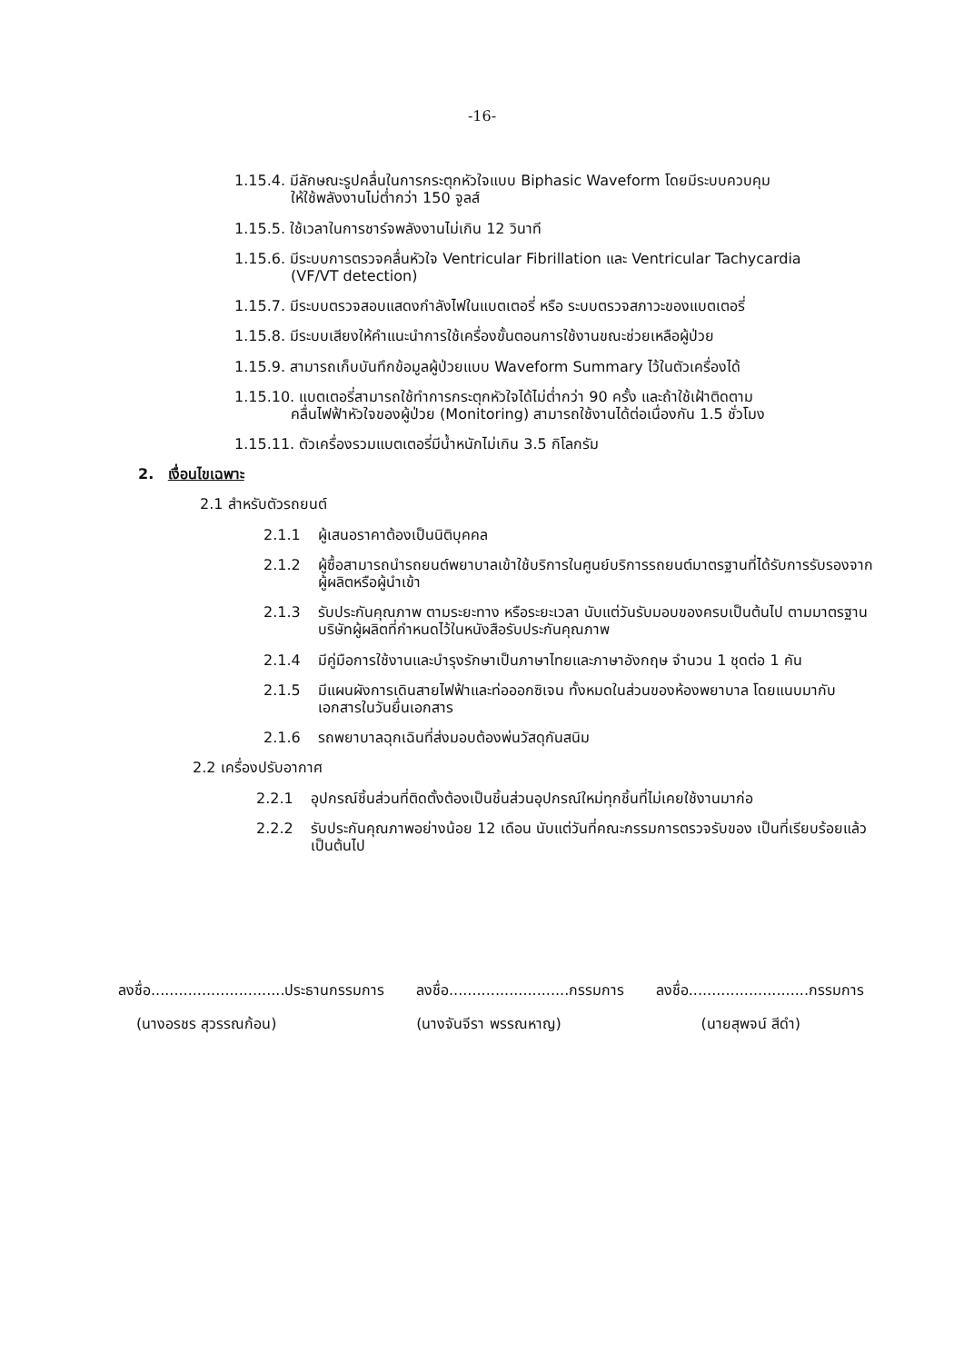-16-
1.15.4. มีลักษณะรูปคลื่นในการกระตุกหัวใจแบบ Biphasic Waveform โดยมีระบบควบคุม
ให้ใช้พลังงานไม่ต่ำกว่า 150 จูลส์
1.15.5. ใช้เวลาในการชาร์จพลังงานไม่เกิน 12 วินาที
1.15.6. มีระบบการตรวจคลื่นหัวใจ Ventricular Fibrillation และ Ventricular Tachycardia
(VF/VT detection)
1.15.7. มีระบบตรวจสอบแสดงกำลังไฟในแบตเตอรี่ หรือ ระบบตรวจสภาวะของแบตเตอรี่
1.15.8. มีระบบเสียงให้คำแนะนำการใช้เครื่องขั้นตอนการใช้งานขณะช่วยเหลือผู้ป่วย
1.15.9. สามารถเก็บบันทึกข้อมูลผู้ป่วยแบบ Waveform Summary ไว้ในตัวเครื่องได้
1.15.10. แบตเตอรี่สามารถใช้ทำการกระตุกหัวใจได้ไม่ต่ำกว่า 90 ครั้ง และถ้าใช้เฝ้าติดตาม
คลื่นไฟฟ้าหัวใจของผู้ป่วย (Monitoring) สามารถใช้งานได้ต่อเนื่องกัน 1.5 ชั่วโมง
1.15.11. ตัวเครื่องรวมแบตเตอรี่มีน้ำหนักไม่เกิน 3.5 กิโลกรัม
2. เงื่อนไขเฉพาะ
2.1 สำหรับตัวรถยนต์
2.1.1 ผู้เสนอราคาต้องเป็นนิติบุคคล
2.1.2 ผู้ซื้อสามารถนำรถยนต์พยาบาลเข้าใช้บริการในศูนย์บริการรถยนต์มาตรฐานที่ได้รับการรับรองจากผู้ผลิตหรือผู้นำเข้า
2.1.3 รับประกันคุณภาพ ตามระยะทาง หรือระยะเวลา นับแต่วันรับมอบของครบเป็นต้นไป ตามมาตรฐานบริษัทผู้ผลิตที่กำหนดไว้ในหนังสือรับประกันคุณภาพ
2.1.4 มีคู่มือการใช้งานและบำรุงรักษาเป็นภาษาไทยและภาษาอังกฤษ จำนวน 1 ชุดต่อ 1 คัน
2.1.5 มีแผนผังการเดินสายไฟฟ้าและท่อออกซิเจน ทั้งหมดในส่วนของห้องพยาบาล โดยแนบมากับเอกสารในวันยื่นเอกสาร
2.1.6 รถพยาบาลฉุกเฉินที่ส่งมอบต้องพ่นวัสดุกันสนิม
2.2 เครื่องปรับอากาศ
2.2.1 อุปกรณ์ชิ้นส่วนที่ติดตั้งต้องเป็นชิ้นส่วนอุปกรณ์ใหม่ทุกชิ้นที่ไม่เคยใช้งานมาก่อ
2.2.2 รับประกันคุณภาพอย่างน้อย 12 เดือน นับแต่วันที่คณะกรรมการตรวจรับของ เป็นที่เรียบร้อยแล้วเป็นต้นไป
ลงชื่อ.............................ประธานกรรมการ ลงชื่อ..........................กรรมการ ลงชื่อ..........................กรรมการ
(นางอรชร สุวรรณก้อน) (นางจันจีรา พรรณหาญ) (นายสุพจน์ สีดำ)